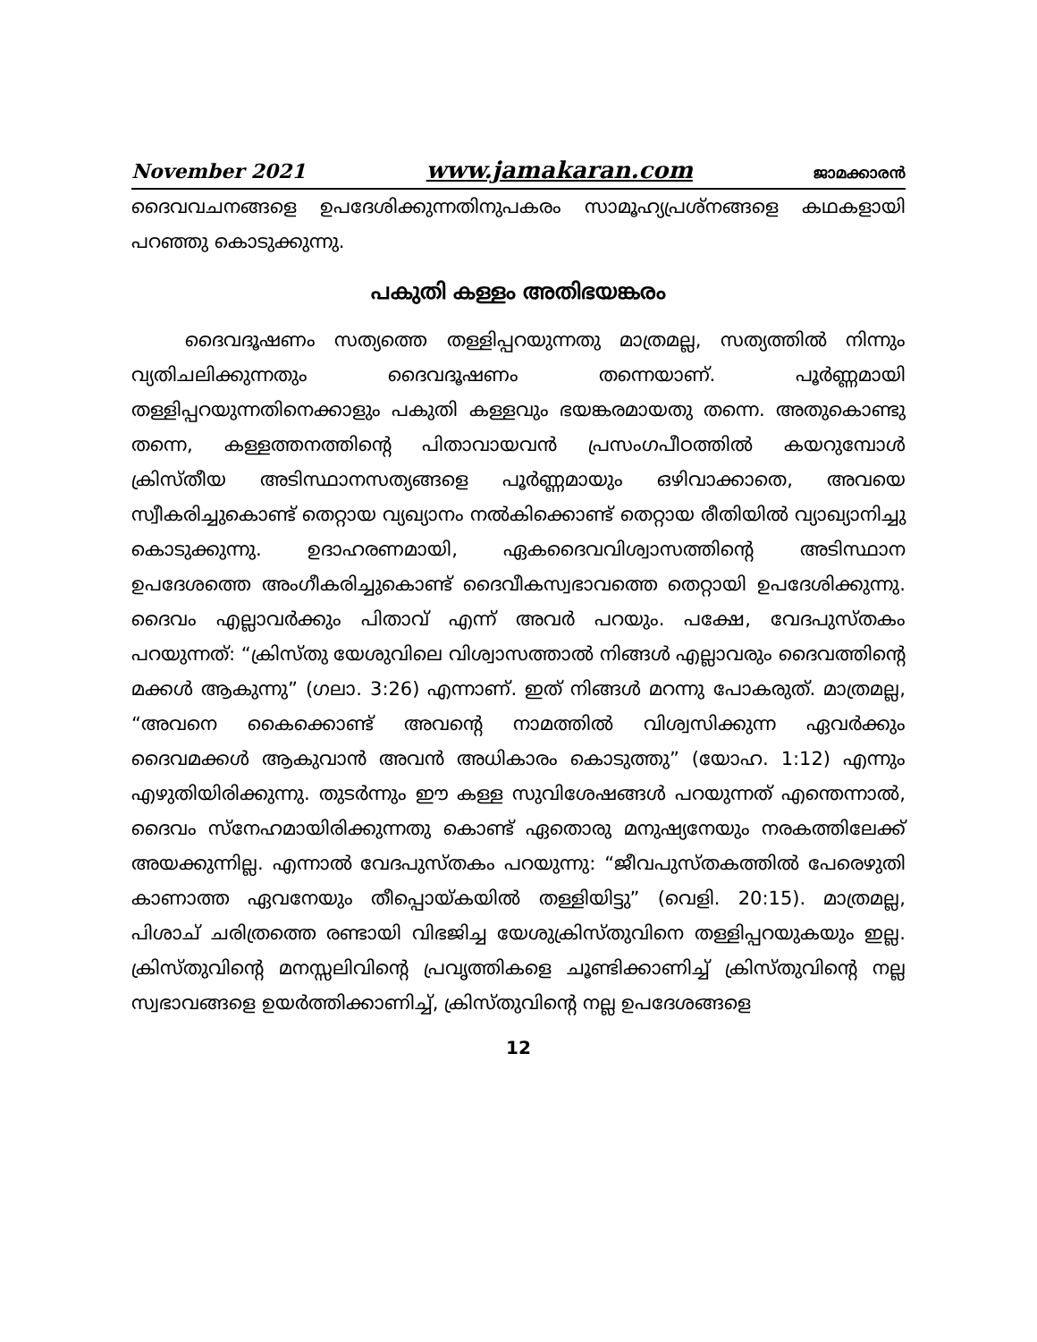November 2021 www.jamakaran.com ജാമക്കാരൻ
ദൈവവചനങ്ങളെ ഉപദേശിക്കുന്നതിനുപകരം സാമൂഹ്യപ്രശ്നങ്ങളെ കഥകളായി പറഞ്ഞു കൊടുക്കുന്നു.
പകുതി കള്ളം അതിഭയങ്കരം
ദൈവദൂഷണം സത്യത്തെ തള്ളിപ്പറയുന്നതു മാത്രമല്ല, സത്യത്തിൽ നിന്നും വ്യതിചലിക്കുന്നതും ദൈവദൂഷണം തന്നെയാണ്. പൂർണ്ണമായി തള്ളിപ്പറയുന്നതിനെക്കാളും പകുതി കള്ളവും ഭയങ്കരമായതു തന്നെ. അതുകൊണ്ടു തന്നെ, കള്ളത്തനത്തിന്റെ പിതാവായവൻ പ്രസംഗപീഠത്തിൽ കയറുമ്പോൾ ക്രിസ്തീയ അടിസ്ഥാനസത്യങ്ങളെ പൂർണ്ണമായും ഒഴിവാക്കാതെ, അവയെ സ്വീകരിച്ചുകൊണ്ട് തെറ്റായ വ്യഖ്യാനം നൽകിക്കൊണ്ട് തെറ്റായ രീതിയിൽ വ്യാഖ്യാനിച്ചു കൊടുക്കുന്നു. ഉദാഹരണമായി, ഏകദൈവവിശ്വാസത്തിന്റെ അടിസ്ഥാന ഉപദേശത്തെ അംഗീകരിച്ചുകൊണ്ട് ദൈവീകസ്വഭാവത്തെ തെറ്റായി ഉപദേശിക്കുന്നു. ദൈവം എല്ലാവർക്കും പിതാവ് എന്ന് അവർ പറയും. പക്ഷേ, വേദപുസ്തകം പറയുന്നത്: “ക്രിസ്തു യേശുവിലെ വിശ്വാസത്താൽ നിങ്ങൾ എല്ലാവരും ദൈവത്തിന്റെ മക്കൾ ആകുന്നു” (ഗലാ. 3:26) എന്നാണ്. ഇത് നിങ്ങൾ മറന്നു പോകരുത്. മാത്രമല്ല, “അവനെ കൈക്കൊണ്ട് അവന്റെ നാമത്തിൽ വിശ്വസിക്കുന്ന ഏവർക്കും ദൈവമക്കൾ ആകുവാൻ അവൻ അധികാരം കൊടുത്തു” (യോഹ. 1:12) എന്നും എഴുതിയിരിക്കുന്നു. തുടർന്നും ഈ കള്ള സുവിശേഷങ്ങൾ പറയുന്നത് എന്തെന്നാൽ, ദൈവം സ്നേഹമായിരിക്കുന്നതു കൊണ്ട് ഏതൊരു മനുഷ്യനേയും നരകത്തിലേക്ക് അയക്കുന്നില്ല. എന്നാൽ വേദപുസ്തകം പറയുന്നു: “ജീവപുസ്തകത്തിൽ പേരെഴുതി കാണാത്ത ഏവനേയും തീപ്പൊയ്കയിൽ തള്ളിയിട്ടു” (വെളി. 20:15). മാത്രമല്ല, പിശാച് ചരിത്രത്തെ രണ്ടായി വിഭജിച്ച യേശുക്രിസ്തുവിനെ തള്ളിപ്പറയുകയും ഇല്ല. ക്രിസ്തുവിന്റെ മനസ്സലിവിന്റെ പ്രവൃത്തികളെ ചൂണ്ടിക്കാണിച്ച് ക്രിസ്തുവിന്റെ നല്ല സ്വഭാവങ്ങളെ ഉയർത്തിക്കാണിച്ച്, ക്രിസ്തുവിന്റെ നല്ല ഉപദേശങ്ങളെ
12